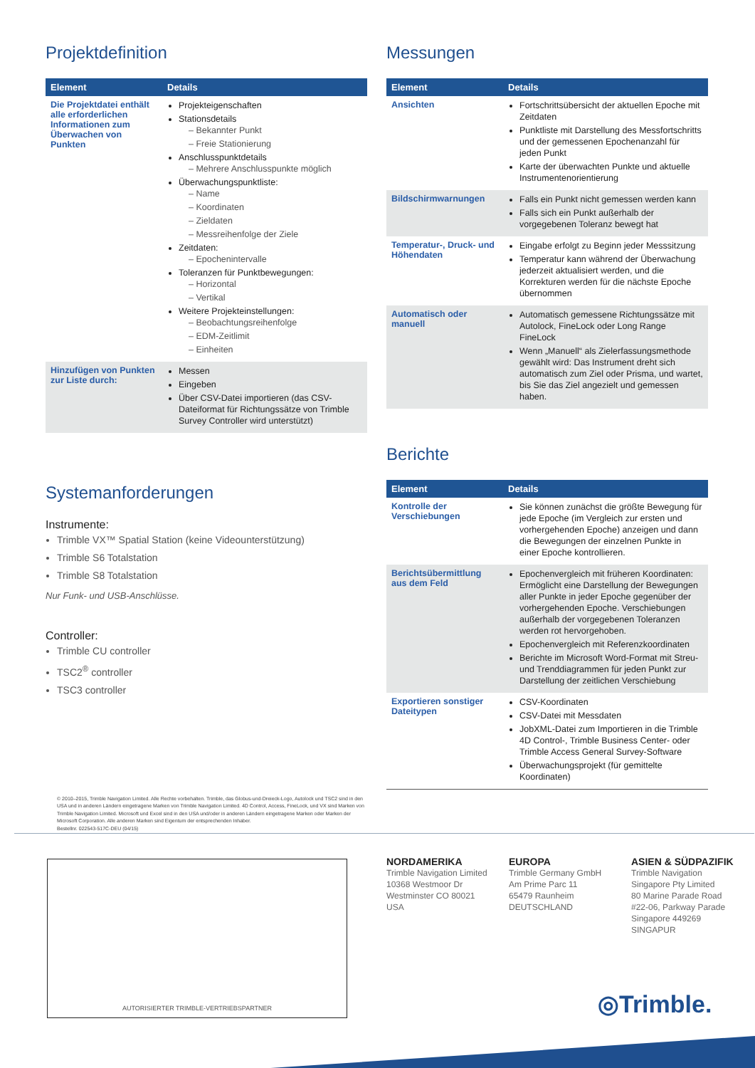Projektdefinition
| Element | Details |
| --- | --- |
| Die Projektdatei enthält alle erforderlichen Informationen zum Überwachen von Punkten | Projekteigenschaften Stationsdetails – Bekannter Punkt – Freie Stationierung Anschlusspunktdetails – Mehrere Anschlusspunkte möglich Überwachungspunktliste: – Name – Koordinaten – Zieldaten – Messreihenfolge der Ziele Zeitdaten: – Epochenintervalle Toleranzen für Punktbewegungen: – Horizontal – Vertikal Weitere Projekteinstellungen: – Beobachtungsreihenfolge – EDM-Zeitlimit – Einheiten |
| Hinzufügen von Punkten zur Liste durch: | Messen Eingeben Über CSV-Datei importieren (das CSV-Dateiformat für Richtungssätze von Trimble Survey Controller wird unterstützt) |
Systemanforderungen
Instrumente:
Trimble VX™ Spatial Station (keine Videounterstützung)
Trimble S6 Totalstation
Trimble S8 Totalstation
Nur Funk- und USB-Anschlüsse.
Controller:
Trimble CU controller
TSC2<sup>®</sup> controller
TSC3 controller
© 2010–2015, Trimble Navigation Limited. Alle Rechte vorbehalten. Trimble, das Globus-und-Dreieck-Logo, Autolock und TSC2 sind in den USA und in anderen Ländern eingetragene Marken von Trimble Navigation Limited. 4D Control, Access, FineLock, und VX sind Marken von Trimble Navigation Limited. Microsoft und Excel sind in den USA und/oder in anderen Ländern eingetragene Marken oder Marken der Microsoft Corporation. Alle anderen Marken sind Eigentum der entsprechenden Inhaber.
Bestellnr. 022543-517C-DEU (04/15)
Messungen
| Element | Details |
| --- | --- |
| Ansichten | Fortschrittsübersicht der aktuellen Epoche mit Zeitdaten Punktliste mit Darstellung des Messfortschritts und der gemessenen Epochenanzahl für jeden Punkt Karte der überwachten Punkte und aktuelle Instrumentenorientierung |
| Bildschirmwarnungen | Falls ein Punkt nicht gemessen werden kann Falls sich ein Punkt außerhalb der vorgegebenen Toleranz bewegt hat |
| Temperatur-, Druck- und Höhendaten | Eingabe erfolgt zu Beginn jeder Messsitzung Temperatur kann während der Überwachung jederzeit aktualisiert werden, und die Korrekturen werden für die nächste Epoche übernommen |
| Automatisch oder manuell | Automatisch gemessene Richtungssätze mit Autolock, FineLock oder Long Range FineLock Wenn „Manuell“ als Zielerfassungsmethode gewählt wird: Das Instrument dreht sich automatisch zum Ziel oder Prisma, und wartet, bis Sie das Ziel angezielt und gemessen haben. |
Berichte
| Element | Details |
| --- | --- |
| Kontrolle der Verschiebungen | Sie können zunächst die größte Bewegung für jede Epoche (im Vergleich zur ersten und vorhergehenden Epoche) anzeigen und dann die Bewegungen der einzelnen Punkte in einer Epoche kontrollieren. |
| Berichtsübermittlung aus dem Feld | Epochenvergleich mit früheren Koordinaten: Ermöglicht eine Darstellung der Bewegungen aller Punkte in jeder Epoche gegenüber der vorhergehenden Epoche. Verschiebungen außerhalb der vorgegebenen Toleranzen werden rot hervorgehoben. Epochenvergleich mit Referenzkoordinaten Berichte im Microsoft Word-Format mit Streu- und Trenddiagrammen für jeden Punkt zur Darstellung der zeitlichen Verschiebung |
| Exportieren sonstiger Dateitypen | CSV-Koordinaten CSV-Datei mit Messdaten JobXML-Datei zum Importieren in die Trimble 4D Control-, Trimble Business Center- oder Trimble Access General Survey-Software Überwachungsprojekt (für gemittelte Koordinaten) |
AUTORISIERTER TRIMBLE-VERTRIEBSPARTNER
NORDAMERIKA
Trimble Navigation Limited
10368 Westmoor Dr
Westminster CO 80021
USA
EUROPA
Trimble Germany GmbH
Am Prime Parc 11
65479 Raunheim
DEUTSCHLAND
ASIEN & SÜDPAZIFIK
Trimble Navigation
Singapore Pty Limited
80 Marine Parade Road
#22-06, Parkway Parade
Singapore 449269
SINGAPUR
◎Trimble.